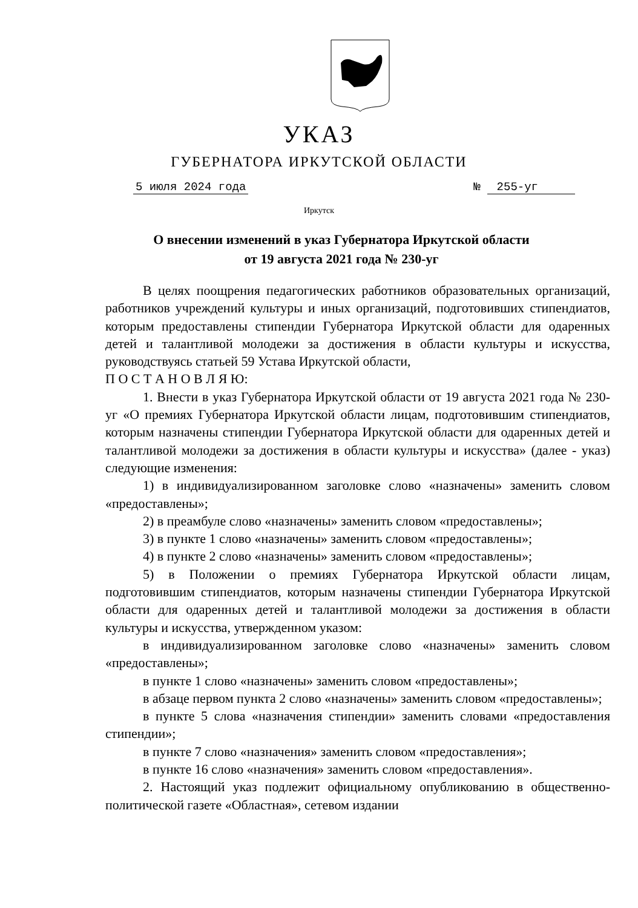УКАЗ
ГУБЕРНАТОРА ИРКУТСКОЙ ОБЛАСТИ
5 июля 2024 года № 255-уг
Иркутск
О внесении изменений в указ Губернатора Иркутской области
от 19 августа 2021 года № 230-уг
В целях поощрения педагогических работников образовательных организаций, работников учреждений культуры и иных организаций, подготовивших стипендиатов, которым предоставлены стипендии Губернатора Иркутской области для одаренных детей и талантливой молодежи за достижения в области культуры и искусства, руководствуясь статьей 59 Устава Иркутской области,
П О С Т А Н О В Л Я Ю:
1. Внести в указ Губернатора Иркутской области от 19 августа 2021 года № 230-уг «О премиях Губернатора Иркутской области лицам, подготовившим стипендиатов, которым назначены стипендии Губернатора Иркутской области для одаренных детей и талантливой молодежи за достижения в области культуры и искусства» (далее - указ) следующие изменения:
1) в индивидуализированном заголовке слово «назначены» заменить словом «предоставлены»;
2) в преамбуле слово «назначены» заменить словом «предоставлены»;
3) в пункте 1 слово «назначены» заменить словом «предоставлены»;
4) в пункте 2 слово «назначены» заменить словом «предоставлены»;
5) в Положении о премиях Губернатора Иркутской области лицам, подготовившим стипендиатов, которым назначены стипендии Губернатора Иркутской области для одаренных детей и талантливой молодежи за достижения в области культуры и искусства, утвержденном указом:
в индивидуализированном заголовке слово «назначены» заменить словом «предоставлены»;
в пункте 1 слово «назначены» заменить словом «предоставлены»;
в абзаце первом пункта 2 слово «назначены» заменить словом «предоставлены»;
в пункте 5 слова «назначения стипендии» заменить словами «предоставления стипендии»;
в пункте 7 слово «назначения» заменить словом «предоставления»;
в пункте 16 слово «назначения» заменить словом «предоставления».
2. Настоящий указ подлежит официальному опубликованию в общественно-политической газете «Областная», сетевом издании